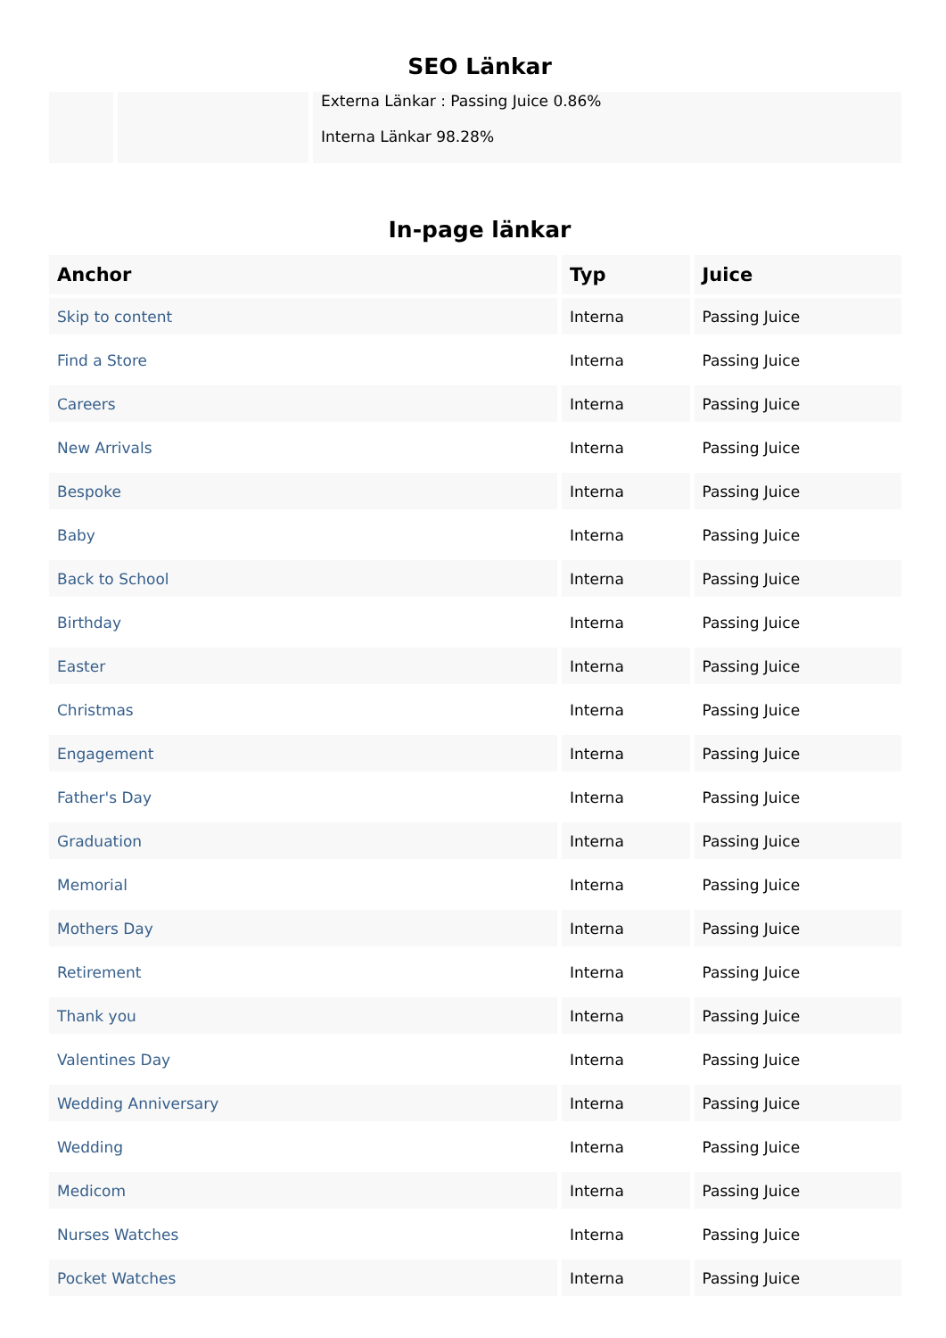SEO Länkar
| | | Externa Länkar : Passing Juice 0.86% Interna Länkar 98.28% |
In-page länkar
| Anchor | Typ | Juice |
| --- | --- | --- |
| Skip to content | Interna | Passing Juice |
| Find a Store | Interna | Passing Juice |
| Careers | Interna | Passing Juice |
| New Arrivals | Interna | Passing Juice |
| Bespoke | Interna | Passing Juice |
| Baby | Interna | Passing Juice |
| Back to School | Interna | Passing Juice |
| Birthday | Interna | Passing Juice |
| Easter | Interna | Passing Juice |
| Christmas | Interna | Passing Juice |
| Engagement | Interna | Passing Juice |
| Father's Day | Interna | Passing Juice |
| Graduation | Interna | Passing Juice |
| Memorial | Interna | Passing Juice |
| Mothers Day | Interna | Passing Juice |
| Retirement | Interna | Passing Juice |
| Thank you | Interna | Passing Juice |
| Valentines Day | Interna | Passing Juice |
| Wedding Anniversary | Interna | Passing Juice |
| Wedding | Interna | Passing Juice |
| Medicom | Interna | Passing Juice |
| Nurses Watches | Interna | Passing Juice |
| Pocket Watches | Interna | Passing Juice |